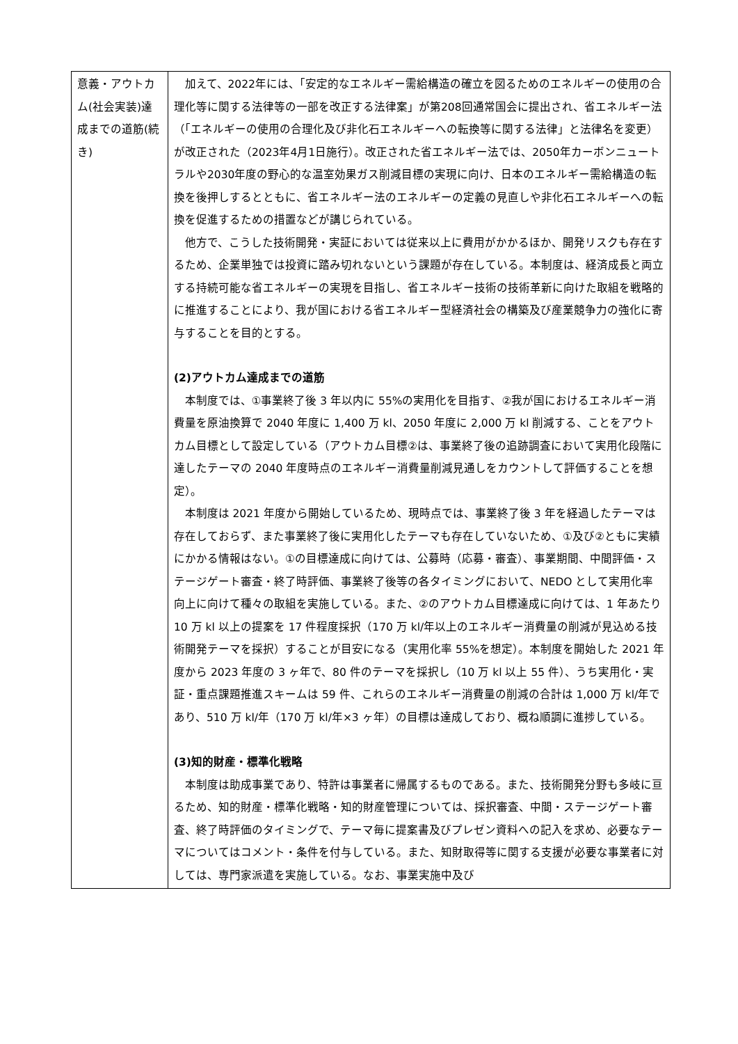| 意義・アウトカム(社会実装)達成までの道筋(続き) | 加えて、2022年には、「安定的なエネルギー需給構造の確立を図るためのエネルギーの使用の合理化等に関する法律等の一部を改正する法律案」が第208回通常国会に提出され、省エネルギー法（「エネルギーの使用の合理化及び非化石エネルギーへの転換等に関する法律」と法律名を変更）が改正された（2023年4月1日施行）。改正された省エネルギー法では、2050年カーボンニュートラルや2030年度の野心的な温室効果ガス削減目標の実現に向け、日本のエネルギー需給構造の転換を後押しするとともに、省エネルギー法のエネルギーの定義の見直しや非化石エネルギーへの転換を促進するための措置などが講じられている。 他方で、こうした技術開発・実証においては従来以上に費用がかかるほか、開発リスクも存在するため、企業単独では投資に踏み切れないという課題が存在している。本制度は、経済成長と両立する持続可能な省エネルギーの実現を目指し、省エネルギー技術の技術革新に向けた取組を戦略的に推進することにより、我が国における省エネルギー型経済社会の構築及び産業競争力の強化に寄与することを目的とする。 (2)アウトカム達成までの道筋 本制度では、①事業終了後 3 年以内に 55%の実用化を目指す、②我が国におけるエネルギー消費量を原油換算で 2040 年度に 1,400 万 kl、2050 年度に 2,000 万 kl 削減する、ことをアウトカム目標として設定している（アウトカム目標②は、事業終了後の追跡調査において実用化段階に達したテーマの 2040 年度時点のエネルギー消費量削減見通しをカウントして評価することを想定）。 本制度は 2021 年度から開始しているため、現時点では、事業終了後 3 年を経過したテーマは存在しておらず、また事業終了後に実用化したテーマも存在していないため、①及び②ともに実績にかかる情報はない。①の目標達成に向けては、公募時（応募・審査）、事業期間、中間評価・ステージゲート審査・終了時評価、事業終了後等の各タイミングにおいて、NEDO として実用化率向上に向けて種々の取組を実施している。また、②のアウトカム目標達成に向けては、1 年あたり 10 万 kl 以上の提案を 17 件程度採択（170 万 kl/年以上のエネルギー消費量の削減が見込める技術開発テーマを採択）することが目安になる（実用化率 55%を想定）。本制度を開始した 2021 年度から 2023 年度の 3 ヶ年で、80 件のテーマを採択し（10 万 kl 以上 55 件）、うち実用化・実証・重点課題推進スキームは 59 件、これらのエネルギー消費量の削減の合計は 1,000 万 kl/年であり、510 万 kl/年（170 万 kl/年×3 ヶ年）の目標は達成しており、概ね順調に進捗している。 (3)知的財産・標準化戦略 本制度は助成事業であり、特許は事業者に帰属するものである。また、技術開発分野も多岐に亘るため、知的財産・標準化戦略・知的財産管理については、採択審査、中間・ステージゲート審査、終了時評価のタイミングで、テーマ毎に提案書及びプレゼン資料への記入を求め、必要なテーマについてはコメント・条件を付与している。また、知財取得等に関する支援が必要な事業者に対しては、専門家派遣を実施している。なお、事業実施中及び |